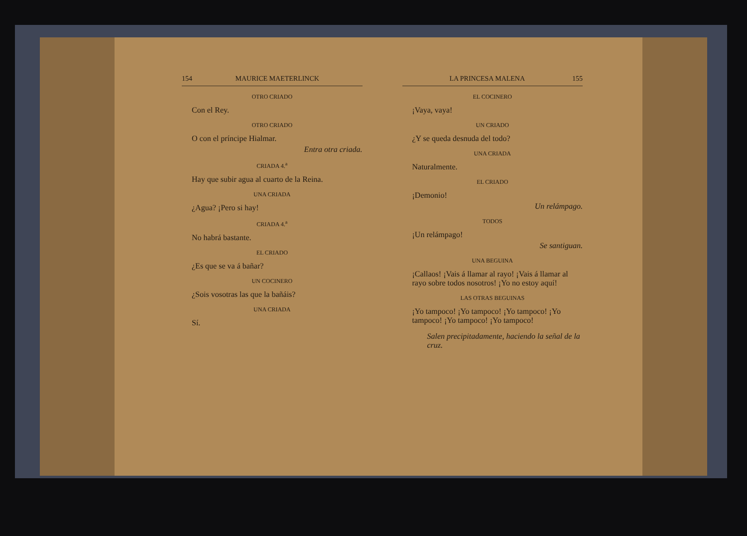154 MAURICE MAETERLINCK
OTRO CRIADO
Con el Rey.
OTRO CRIADO
O con el príncipe Hialmar.
Entra otra criada.
CRIADA 4.<sup>a</sup>
Hay que subir agua al cuarto de la Reina.
UNA CRIADA
¿Agua? ¡Pero si hay!
CRIADA 4.<sup>a</sup>
No habrá bastante.
EL CRIADO
¿Es que se va á bañar?
UN COCINERO
¿Sois vosotras las que la bañáis?
UNA CRIADA
Sí.
LA PRINCESA MALENA 155
EL COCINERO
¡Vaya, vaya!
UN CRIADO
¿Y se queda desnuda del todo?
UNA CRIADA
Naturalmente.
EL CRIADO
¡Demonio!
Un relámpago.
TODOS
¡Un relámpago!
Se santiguan.
UNA BEGUINA
¡Callaos! ¡Vais á llamar al rayo! ¡Vais á llamar al rayo sobre todos nosotros! ¡Yo no estoy aquí!
LAS OTRAS BEGUINAS
¡Yo tampoco! ¡Yo tampoco! ¡Yo tampoco! ¡Yo tampoco! ¡Yo tampoco! ¡Yo tampoco!
Salen precipitadamente, haciendo la señal de la cruz.